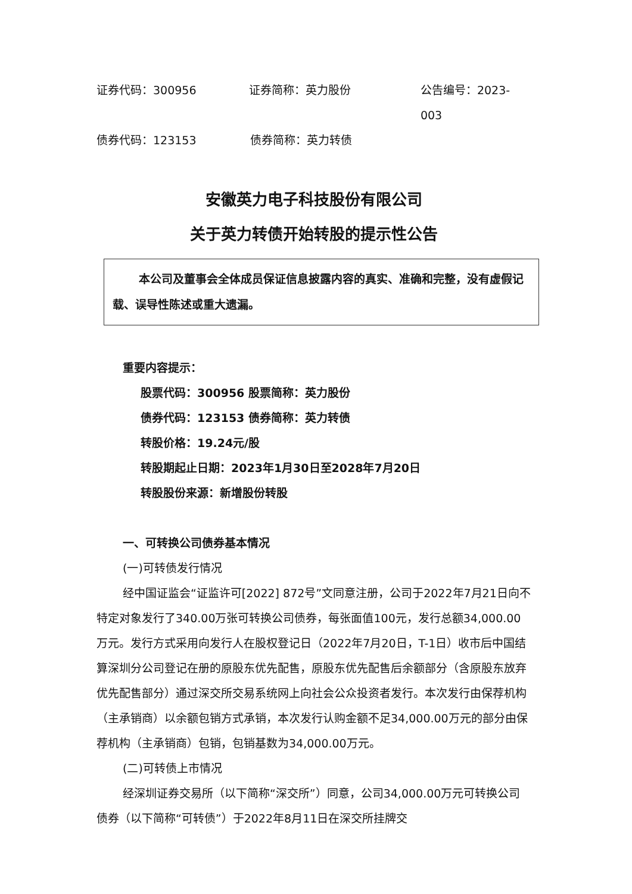证券代码：300956 证券简称：英力股份 公告编号：2023-003
债券代码：123153 债券简称：英力转债
安徽英力电子科技股份有限公司
关于英力转债开始转股的提示性公告
本公司及董事会全体成员保证信息披露内容的真实、准确和完整，没有虚假记载、误导性陈述或重大遗漏。
重要内容提示：
股票代码：300956 股票简称：英力股份
债券代码：123153 债券简称：英力转债
转股价格：19.24元/股
转股期起止日期：2023年1月30日至2028年7月20日
转股股份来源：新增股份转股
一、可转换公司债券基本情况
(一)可转债发行情况
经中国证监会“证监许可[2022] 872号”文同意注册，公司于2022年7月21日向不特定对象发行了340.00万张可转换公司债券，每张面值100元，发行总额34,000.00万元。发行方式采用向发行人在股权登记日（2022年7月20日，T-1日）收市后中国结算深圳分公司登记在册的原股东优先配售，原股东优先配售后余额部分（含原股东放弃优先配售部分）通过深交所交易系统网上向社会公众投资者发行。本次发行由保荐机构（主承销商）以余额包销方式承销，本次发行认购金额不足34,000.00万元的部分由保荐机构（主承销商）包销，包销基数为34,000.00万元。
(二)可转债上市情况
经深圳证券交易所（以下简称“深交所”）同意，公司34,000.00万元可转换公司债券（以下简称“可转债”）于2022年8月11日在深交所挂牌交